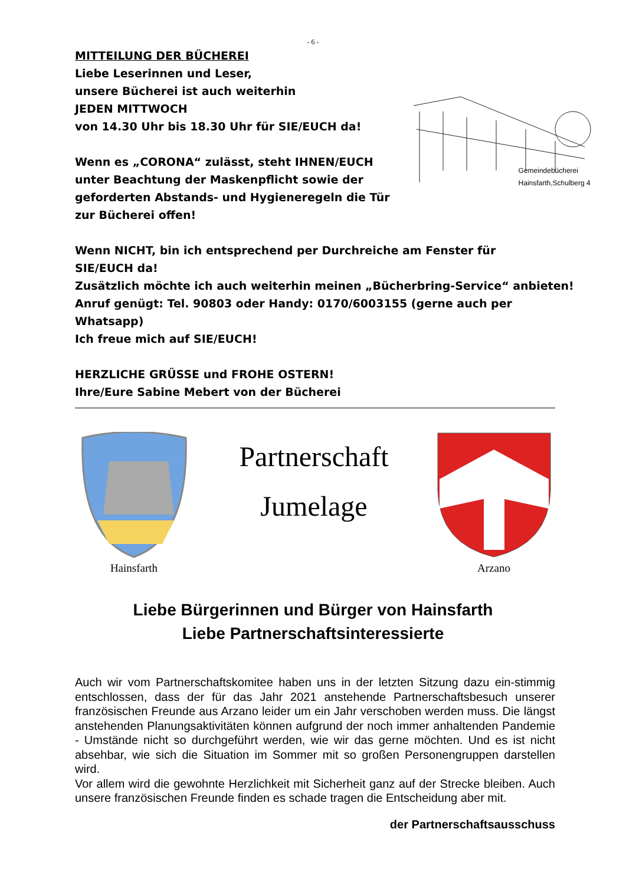- 6 -
MITTEILUNG DER BÜCHEREI
Liebe Leserinnen und Leser,
unsere Bücherei ist auch weiterhin
JEDEN MITTWOCH
von 14.30 Uhr bis 18.30 Uhr für SIE/EUCH da!
Wenn es „CORONA“ zulässt, steht IHNEN/EUCH
unter Beachtung der Maskenpflicht sowie der
geforderten Abstands- und Hygieneregeln die Tür
zur Bücherei offen!
Gemeindebücherei
Hainsfarth,Schulberg 4
Wenn NICHT, bin ich entsprechend per Durchreiche am Fenster für
SIE/EUCH da!
Zusätzlich möchte ich auch weiterhin meinen „Bücherbring-Service“ anbieten!
Anruf genügt: Tel. 90803 oder Handy: 0170/6003155 (gerne auch per
Whatsapp)
Ich freue mich auf SIE/EUCH!
HERZLICHE GRÜSSE und FROHE OSTERN!
Ihre/Eure Sabine Mebert von der Bücherei
Hainsfarth
Partnerschaft
Jumelage
Arzano
Liebe Bürgerinnen und Bürger von Hainsfarth
Liebe Partnerschaftsinteressierte
Auch wir vom Partnerschaftskomitee haben uns in der letzten Sitzung dazu ein-stimmig entschlossen, dass der für das Jahr 2021 anstehende Partnerschaftsbesuch unserer französischen Freunde aus Arzano leider um ein Jahr verschoben werden muss. Die längst anstehenden Planungsaktivitäten können aufgrund der noch immer anhaltenden Pandemie - Umstände nicht so durchgeführt werden, wie wir das gerne möchten. Und es ist nicht absehbar, wie sich die Situation im Sommer mit so großen Personengruppen darstellen wird.
Vor allem wird die gewohnte Herzlichkeit mit Sicherheit ganz auf der Strecke bleiben. Auch unsere französischen Freunde finden es schade tragen die Entscheidung aber mit.
der Partnerschaftsausschuss